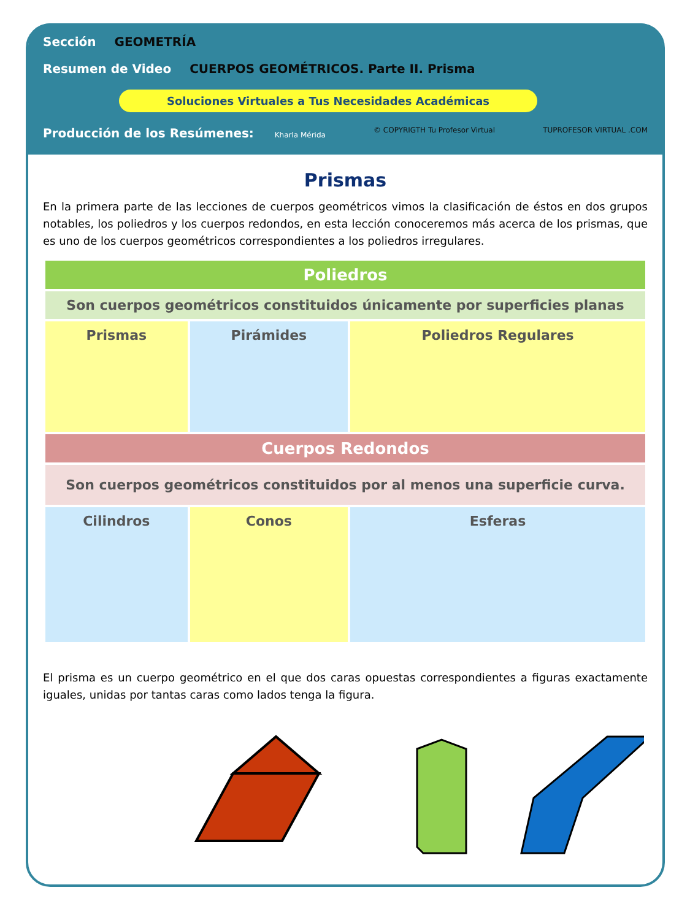Sección GEOMETRÍA
Resumen de Video CUERPOS GEOMÉTRICOS. Parte II. Prisma
Soluciones Virtuales a Tus Necesidades Académicas
Producción de los Resúmenes: Kharla Mérida © COPYRIGTH Tu Profesor Virtual TUPROFESOR VIRTUAL .COM
Prismas
En la primera parte de las lecciones de cuerpos geométricos vimos la clasificación de éstos en dos grupos notables, los poliedros y los cuerpos redondos, en esta lección conoceremos más acerca de los prismas, que es uno de los cuerpos geométricos correspondientes a los poliedros irregulares.
| Poliedros | | |
| --- | --- | --- |
| Son cuerpos geométricos constituidos únicamente por superficies planas | | |
| Prismas | Pirámides | Poliedros Regulares |
| Cuerpos Redondos | | |
| Son cuerpos geométricos constituidos por al menos una superficie curva. | | |
| Cilindros | Conos | Esferas |
El prisma es un cuerpo geométrico en el que dos caras opuestas correspondientes a figuras exactamente iguales, unidas por tantas caras como lados tenga la figura.